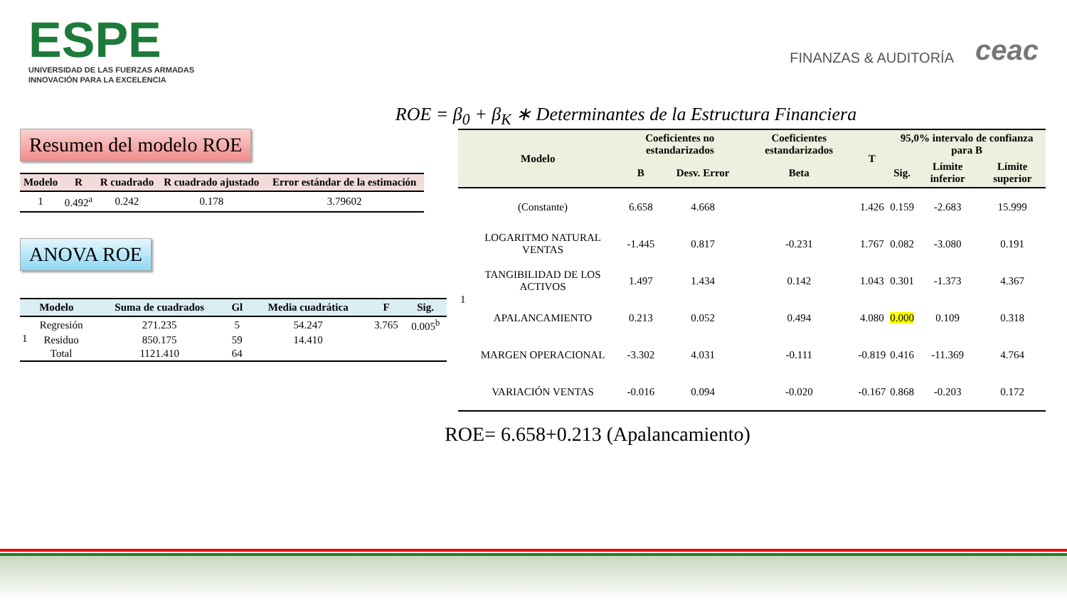ESPE
UNIVERSIDAD DE LAS FUERZAS ARMADAS
INNOVACIÓN PARA LA EXCELENCIA
FINANZAS & AUDITORÍA ceac
ROE = β<sub>0</sub> + β<sub>K</sub> ∗ Determinantes de la Estructura Financiera
Resumen del modelo ROE
| Modelo | R | R cuadrado | R cuadrado ajustado | Error estándar de la estimación |
| --- | --- | --- | --- | --- |
| 1 | 0.492<sup>a</sup> | 0.242 | 0.178 | 3.79602 |
ANOVA ROE
| Modelo | | Suma de cuadrados | Gl | Media cuadrática | F | Sig. |
| --- | --- | --- | --- | --- | --- | --- |
| 1 | Regresión | 271.235 | 5 | 54.247 | 3.765 | 0.005<sup>b</sup> |
| | Residuo | 850.175 | 59 | 14.410 | | |
| | Total | 1121.410 | 64 | | | |
| Modelo | | Coeficientes no estandarizados | | Coeficientes estandarizados | T | 95,0% intervalo de confianza para B | | |
| --- | --- | --- | --- | --- | --- | --- | --- | --- |
| | | B | Desv. Error | Beta | | Sig. | Límite inferior | Límite superior |
| 1 | (Constante) | 6.658 | 4.668 | | 1.426 | 0.159 | -2.683 | 15.999 |
| | LOGARITMO NATURAL VENTAS | -1.445 | 0.817 | -0.231 | 1.767 | 0.082 | -3.080 | 0.191 |
| | TANGIBILIDAD DE LOS ACTIVOS | 1.497 | 1.434 | 0.142 | 1.043 | 0.301 | -1.373 | 4.367 |
| | APALANCAMIENTO | 0.213 | 0.052 | 0.494 | 4.080 | 0.000 | 0.109 | 0.318 |
| | MARGEN OPERACIONAL | -3.302 | 4.031 | -0.111 | -0.819 | 0.416 | -11.369 | 4.764 |
| | VARIACIÓN VENTAS | -0.016 | 0.094 | -0.020 | -0.167 | 0.868 | -0.203 | 0.172 |
ROE= 6.658+0.213 (Apalancamiento)